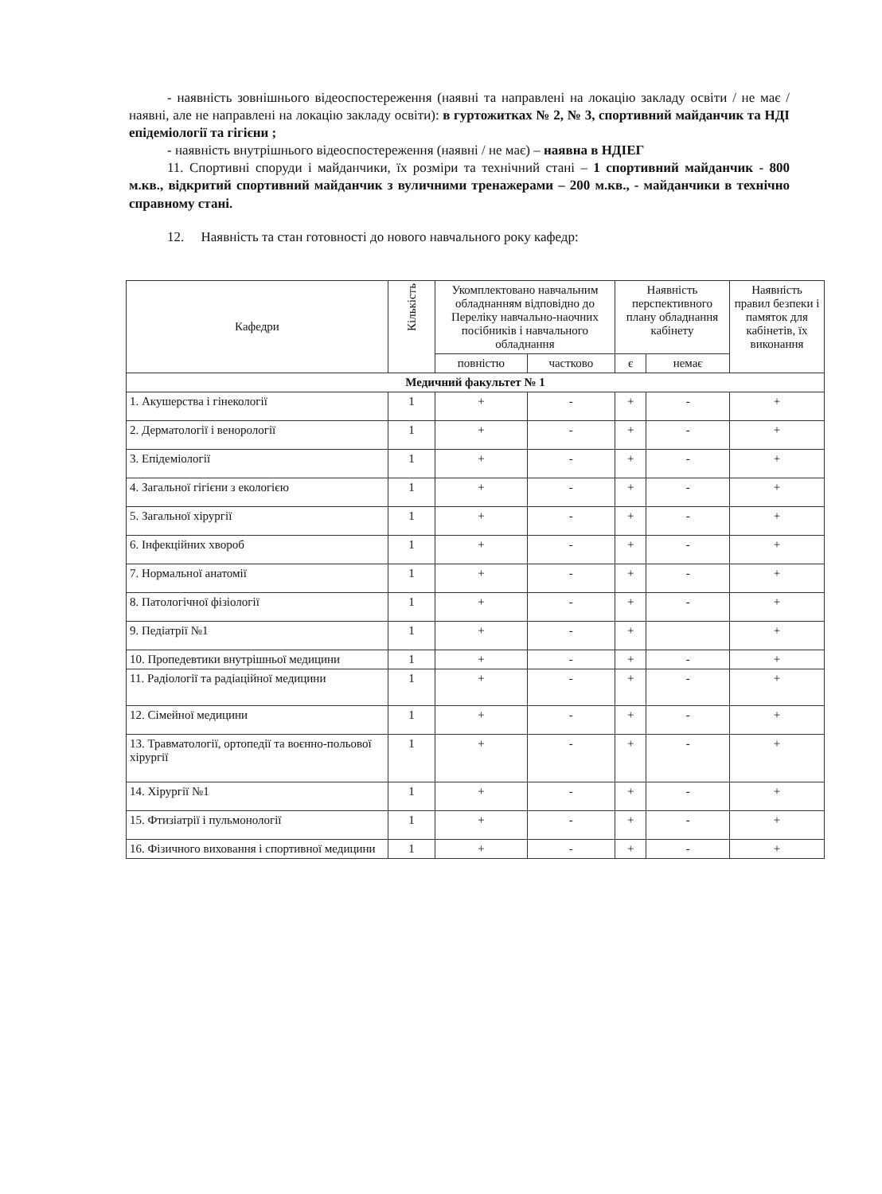- наявність зовнішнього відеоспостереження (наявні та направлені на локацію закладу освіти / не має / наявні, але не направлені на локацію закладу освіти): в гуртожитках № 2, № 3, спортивний майданчик та НДІ епідеміології та гігієни ;
- наявність внутрішнього відеоспостереження (наявні / не має) – наявна в НДІЕГ
11. Спортивні споруди і майданчики, їх розміри та технічний стані – 1 спортивний майданчик - 800 м.кв., відкритий спортивний майданчик з вуличними тренажерами – 200 м.кв., - майданчики в технічно справному стані.
12. Наявність та стан готовності до нового навчального року кафедр:
| Кафедри | Кількість | Укомплектовано навчальним обладнанням відповідно до Переліку навчально-наочних посібників і навчального обладнання | | Наявність перспективного плану обладнання кабінету | | Наявність правил безпеки і памяток для кабінетів, їх виконання |
| --- | --- | --- | --- | --- | --- | --- |
| | | повністю | частково | є | немає | |
| Медичний факультет № 1 | | | | | | |
| 1. Акушерства і гінекології | 1 | + | - | + | - | + |
| 2. Дерматології і венорології | 1 | + | - | + | - | + |
| 3. Епідеміології | 1 | + | - | + | - | + |
| 4. Загальної гігієни з екологією | 1 | + | - | + | - | + |
| 5. Загальної хірургії | 1 | + | - | + | - | + |
| 6. Інфекційних хвороб | 1 | + | - | + | - | + |
| 7. Нормальної анатомії | 1 | + | - | + | - | + |
| 8. Патологічної фізіології | 1 | + | - | + | - | + |
| 9. Педіатрії №1 | 1 | + | - | + | | + |
| 10. Пропедевтики внутрішньої медицини | 1 | + | - | + | - | + |
| 11. Радіології та радіаційної медицини | 1 | + | - | + | - | + |
| 12. Сімейної медицини | 1 | + | - | + | - | + |
| 13. Травматології, ортопедії та воєнно-польової хірургії | 1 | + | - | + | - | + |
| 14. Хірургії №1 | 1 | + | - | + | - | + |
| 15. Фтизіатрії і пульмонології | 1 | + | - | + | - | + |
| 16. Фізичного виховання і спортивної медицини | 1 | + | - | + | - | + |